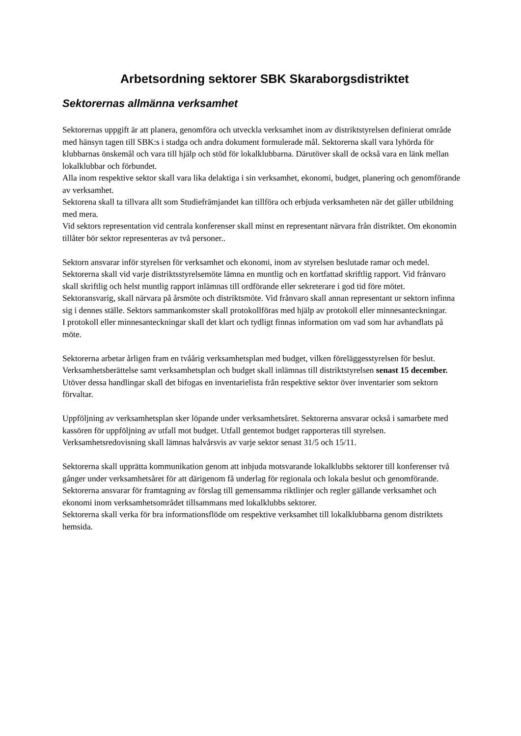Arbetsordning sektorer SBK Skaraborgsdistriktet
Sektorernas allmänna verksamhet
Sektorernas uppgift är att planera, genomföra och utveckla verksamhet inom av distriktstyrelsen definierat område med hänsyn tagen till SBK:s i stadga och andra dokument formulerade mål. Sektorerna skall vara lyhörda för klubbarnas önskemål och vara till hjälp och stöd för lokalklubbarna. Därutöver skall de också vara en länk mellan lokalklubbar och förbundet.
Alla inom respektive sektor skall vara lika delaktiga i sin verksamhet, ekonomi, budget, planering och genomförande av verksamhet.
Sektorena skall ta tillvara allt som Studiefrämjandet kan tillföra och erbjuda verksamheten när det gäller utbildning med mera.
Vid sektors representation vid centrala konferenser skall minst en representant närvara från distriktet. Om ekonomin tillåter bör sektor representeras av två personer..
Sektorn ansvarar inför styrelsen för verksamhet och ekonomi, inom av styrelsen beslutade ramar och medel.
Sektorerna skall vid varje distriktsstyrelsemöte lämna en muntlig och en kortfattad skriftlig rapport. Vid frånvaro skall skriftlig och helst muntlig rapport inlämnas till ordförande eller sekreterare i god tid före mötet.
Sektoransvarig, skall närvara på årsmöte och distriktsmöte. Vid frånvaro skall annan representant ur sektorn infinna sig i dennes ställe. Sektors sammankomster skall protokollföras med hjälp av protokoll eller minnesanteckningar.
I protokoll eller minnesanteckningar skall det klart och tydligt finnas information om vad som har avhandlats på möte.
Sektorerna arbetar årligen fram en tvåårig verksamhetsplan med budget, vilken föreläggesstyrelsen för beslut.
Verksamhetsberättelse samt verksamhetsplan och budget skall inlämnas till distriktstyrelsen senast 15 december. Utöver dessa handlingar skall det bifogas en inventarielista från respektive sektor över inventarier som sektorn förvaltar.
Uppföljning av verksamhetsplan sker löpande under verksamhetsåret. Sektorerna ansvarar också i samarbete med kassören för uppföljning av utfall mot budget. Utfall gentemot budget rapporteras till styrelsen. Verksamhetsredovisning skall lämnas halvårsvis av varje sektor senast 31/5 och 15/11.
Sektorerna skall upprätta kommunikation genom att inbjuda motsvarande lokalklubbs sektorer till konferenser två gånger under verksamhetsåret för att därigenom få underlag för regionala och lokala beslut och genomförande.
Sektorerna ansvarar för framtagning av förslag till gemensamma riktlinjer och regler gällande verksamhet och ekonomi inom verksamhetsområdet tillsammans med lokalklubbs sektorer.
Sektorerna skall verka för bra informationsflöde om respektive verksamhet till lokalklubbarna genom distriktets hemsida.